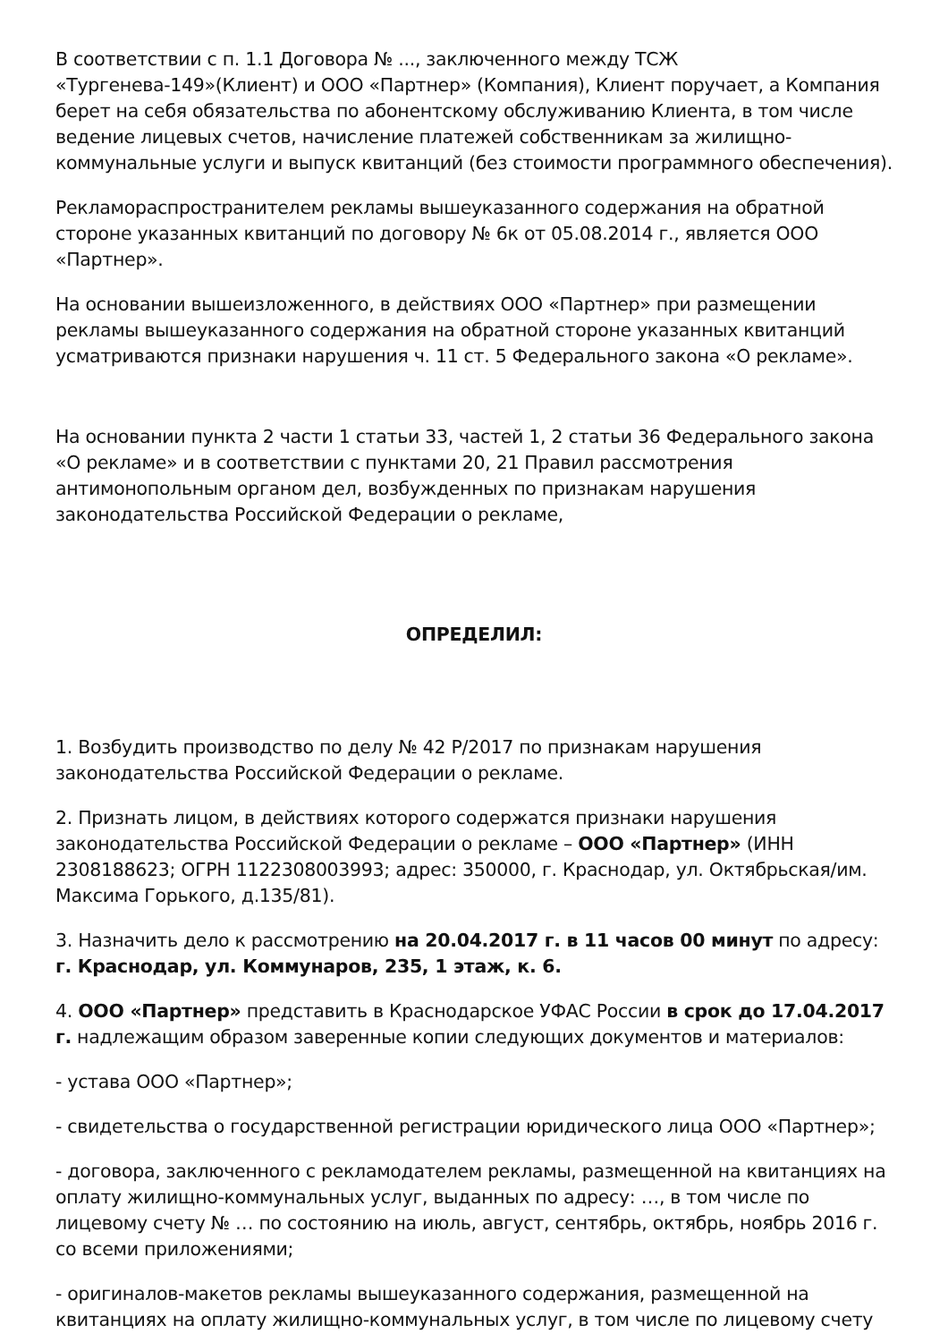В соответствии с п. 1.1 Договора № ..., заключенного между ТСЖ «Тургенева-149»(Клиент) и ООО «Партнер» (Компания), Клиент поручает, а Компания берет на себя обязательства по абонентскому обслуживанию Клиента, в том числе ведение лицевых счетов, начисление платежей собственникам за жилищно-коммунальные услуги и выпуск квитанций (без стоимости программного обеспечения).
Рекламораспространителем рекламы вышеуказанного содержания на обратной стороне указанных квитанций по договору № 6к от 05.08.2014 г., является ООО «Партнер».
На основании вышеизложенного, в действиях ООО «Партнер» при размещении рекламы вышеуказанного содержания на обратной стороне указанных квитанций усматриваются признаки нарушения ч. 11 ст. 5 Федерального закона «О рекламе».
На основании пункта 2 части 1 статьи 33, частей 1, 2 статьи 36 Федерального закона «О рекламе» и в соответствии с пунктами 20, 21 Правил рассмотрения антимонопольным органом дел, возбужденных по признакам нарушения законодательства Российской Федерации о рекламе,
ОПРЕДЕЛИЛ:
1. Возбудить производство по делу № 42 Р/2017 по признакам нарушения законодательства Российской Федерации о рекламе.
2. Признать лицом, в действиях которого содержатся признаки нарушения законодательства Российской Федерации о рекламе – ООО «Партнер» (ИНН 2308188623; ОГРН 1122308003993; адрес: 350000, г. Краснодар, ул. Октябрьская/им. Максима Горького, д.135/81).
3. Назначить дело к рассмотрению на 20.04.2017 г. в 11 часов 00 минут по адресу: г. Краснодар, ул. Коммунаров, 235, 1 этаж, к. 6.
4. ООО «Партнер» представить в Краснодарское УФАС России в срок до 17.04.2017 г. надлежащим образом заверенные копии следующих документов и материалов:
- устава ООО «Партнер»;
- свидетельства о государственной регистрации юридического лица ООО «Партнер»;
- договора, заключенного с рекламодателем рекламы, размещенной на квитанциях на оплату жилищно-коммунальных услуг, выданных по адресу: …, в том числе по лицевому счету № … по состоянию на июль, август, сентябрь, октябрь, ноябрь 2016 г. со всеми приложениями;
- оригиналов-макетов рекламы вышеуказанного содержания, размещенной на квитанциях на оплату жилищно-коммунальных услуг, в том числе по лицевому счету